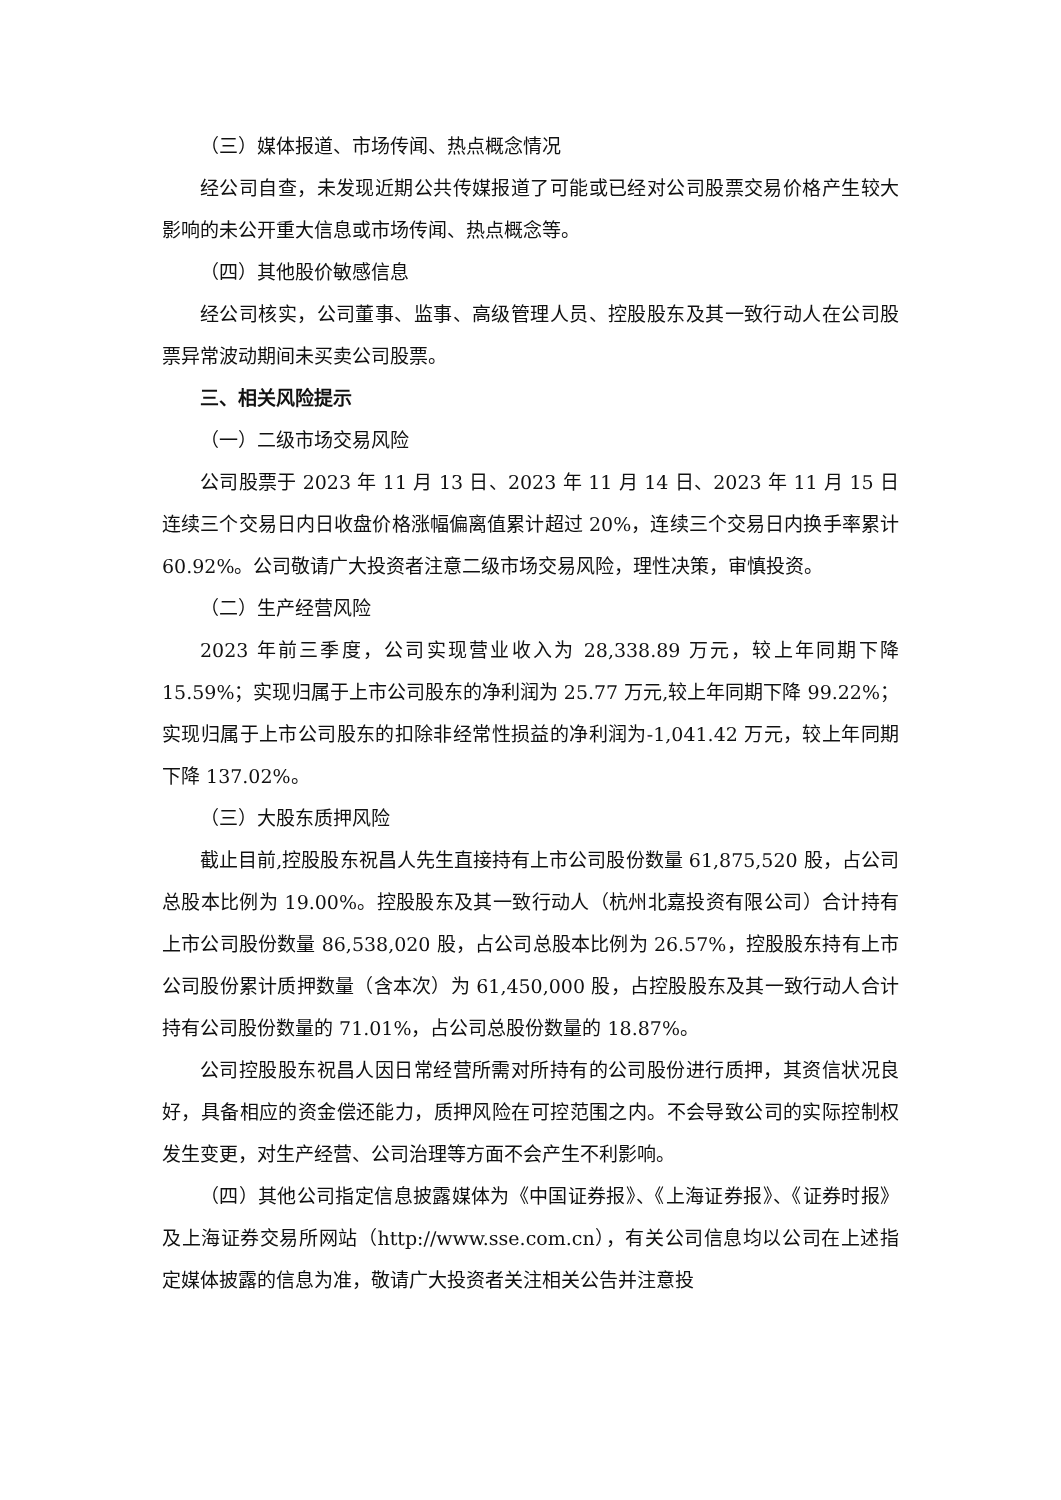（三）媒体报道、市场传闻、热点概念情况
经公司自查，未发现近期公共传媒报道了可能或已经对公司股票交易价格产生较大影响的未公开重大信息或市场传闻、热点概念等。
（四）其他股价敏感信息
经公司核实，公司董事、监事、高级管理人员、控股股东及其一致行动人在公司股票异常波动期间未买卖公司股票。
三、相关风险提示
（一）二级市场交易风险
公司股票于 2023 年 11 月 13 日、2023 年 11 月 14 日、2023 年 11 月 15 日连续三个交易日内日收盘价格涨幅偏离值累计超过 20%，连续三个交易日内换手率累计 60.92%。公司敬请广大投资者注意二级市场交易风险，理性决策，审慎投资。
（二）生产经营风险
2023 年前三季度，公司实现营业收入为 28,338.89 万元，较上年同期下降 15.59%；实现归属于上市公司股东的净利润为 25.77 万元,较上年同期下降 99.22%；实现归属于上市公司股东的扣除非经常性损益的净利润为-1,041.42 万元，较上年同期下降 137.02%。
（三）大股东质押风险
截止目前,控股股东祝昌人先生直接持有上市公司股份数量 61,875,520 股，占公司总股本比例为 19.00%。控股股东及其一致行动人（杭州北嘉投资有限公司）合计持有上市公司股份数量 86,538,020 股，占公司总股本比例为 26.57%，控股股东持有上市公司股份累计质押数量（含本次）为 61,450,000 股，占控股股东及其一致行动人合计持有公司股份数量的 71.01%，占公司总股份数量的 18.87%。
公司控股股东祝昌人因日常经营所需对所持有的公司股份进行质押，其资信状况良好，具备相应的资金偿还能力，质押风险在可控范围之内。不会导致公司的实际控制权发生变更，对生产经营、公司治理等方面不会产生不利影响。
（四）其他公司指定信息披露媒体为《中国证券报》、《上海证券报》、《证券时报》及上海证券交易所网站（http://www.sse.com.cn），有关公司信息均以公司在上述指定媒体披露的信息为准，敬请广大投资者关注相关公告并注意投